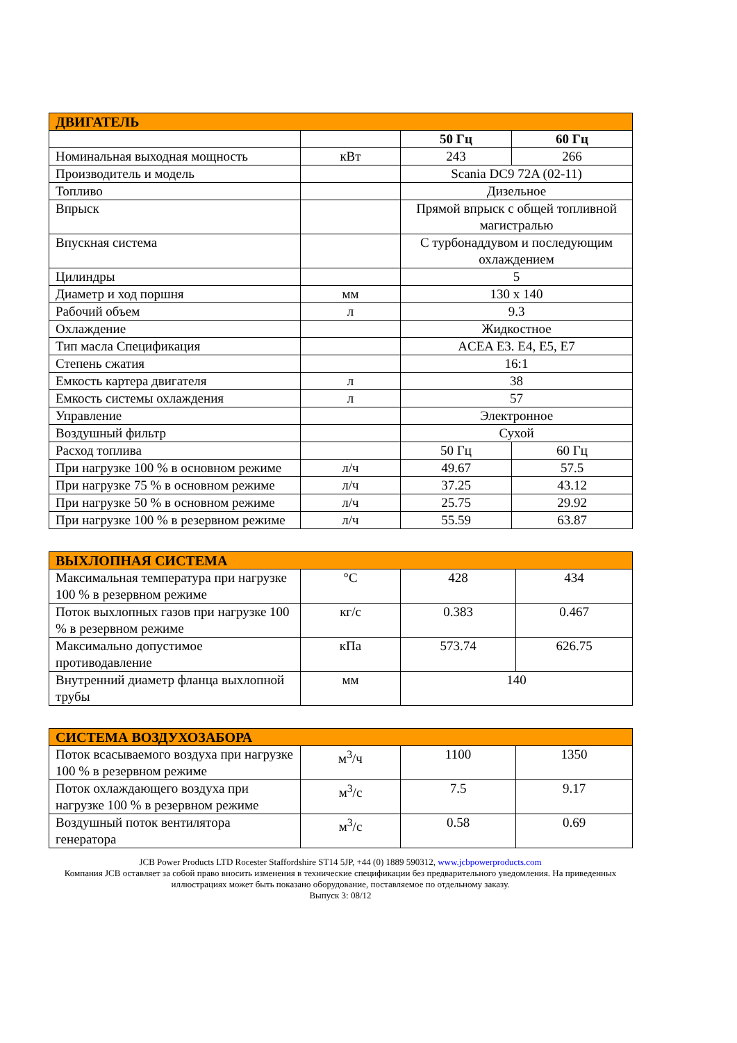| ДВИГАТЕЛЬ | | | |
| --- | --- | --- | --- |
| | | 50 Гц | 60 Гц |
| Номинальная выходная мощность | кВт | 243 | 266 |
| Производитель и модель | | Scania DC9 72A (02-11) | |
| Топливо | | Дизельное | |
| Впрыск | | Прямой впрыск с общей топливной магистралью | |
| Впускная система | | С турбонаддувом и последующим охлаждением | |
| Цилиндры | | 5 | |
| Диаметр и ход поршня | мм | 130 x 140 | |
| Рабочий объем | л | 9.3 | |
| Охлаждение | | Жидкостное | |
| Тип масла Спецификация | | ACEA E3. E4, E5, E7 | |
| Степень сжатия | | 16:1 | |
| Емкость картера двигателя | л | 38 | |
| Емкость системы охлаждения | л | 57 | |
| Управление | | Электронное | |
| Воздушный фильтр | | Сухой | |
| Расход топлива | | 50 Гц | 60 Гц |
| При нагрузке 100 % в основном режиме | л/ч | 49.67 | 57.5 |
| При нагрузке 75 % в основном режиме | л/ч | 37.25 | 43.12 |
| При нагрузке 50 % в основном режиме | л/ч | 25.75 | 29.92 |
| При нагрузке 100 % в резервном режиме | л/ч | 55.59 | 63.87 |
| ВЫХЛОПНАЯ СИСТЕМА | | | |
| --- | --- | --- | --- |
| Максимальная температура при нагрузке 100 % в резервном режиме | °C | 428 | 434 |
| Поток выхлопных газов при нагрузке 100 % в резервном режиме | кг/с | 0.383 | 0.467 |
| Максимально допустимое противодавление | кПа | 573.74 | 626.75 |
| Внутренний диаметр фланца выхлопной трубы | мм | 140 | |
| СИСТЕМА ВОЗДУХОЗАБОРА | | | |
| --- | --- | --- | --- |
| Поток всасываемого воздуха при нагрузке 100 % в резервном режиме | м<sup>3</sup>/ч | 1100 | 1350 |
| Поток охлаждающего воздуха при нагрузке 100 % в резервном режиме | м<sup>3</sup>/с | 7.5 | 9.17 |
| Воздушный поток вентилятора генератора | м<sup>3</sup>/с | 0.58 | 0.69 |
JCB Power Products LTD Rocester Staffordshire ST14 5JP, +44 (0) 1889 590312, www.jcbpowerproducts.com
Компания JCB оставляет за собой право вносить изменения в технические спецификации без предварительного уведомления. На приведенных иллюстрациях может быть показано оборудование, поставляемое по отдельному заказу.
Выпуск 3: 08/12